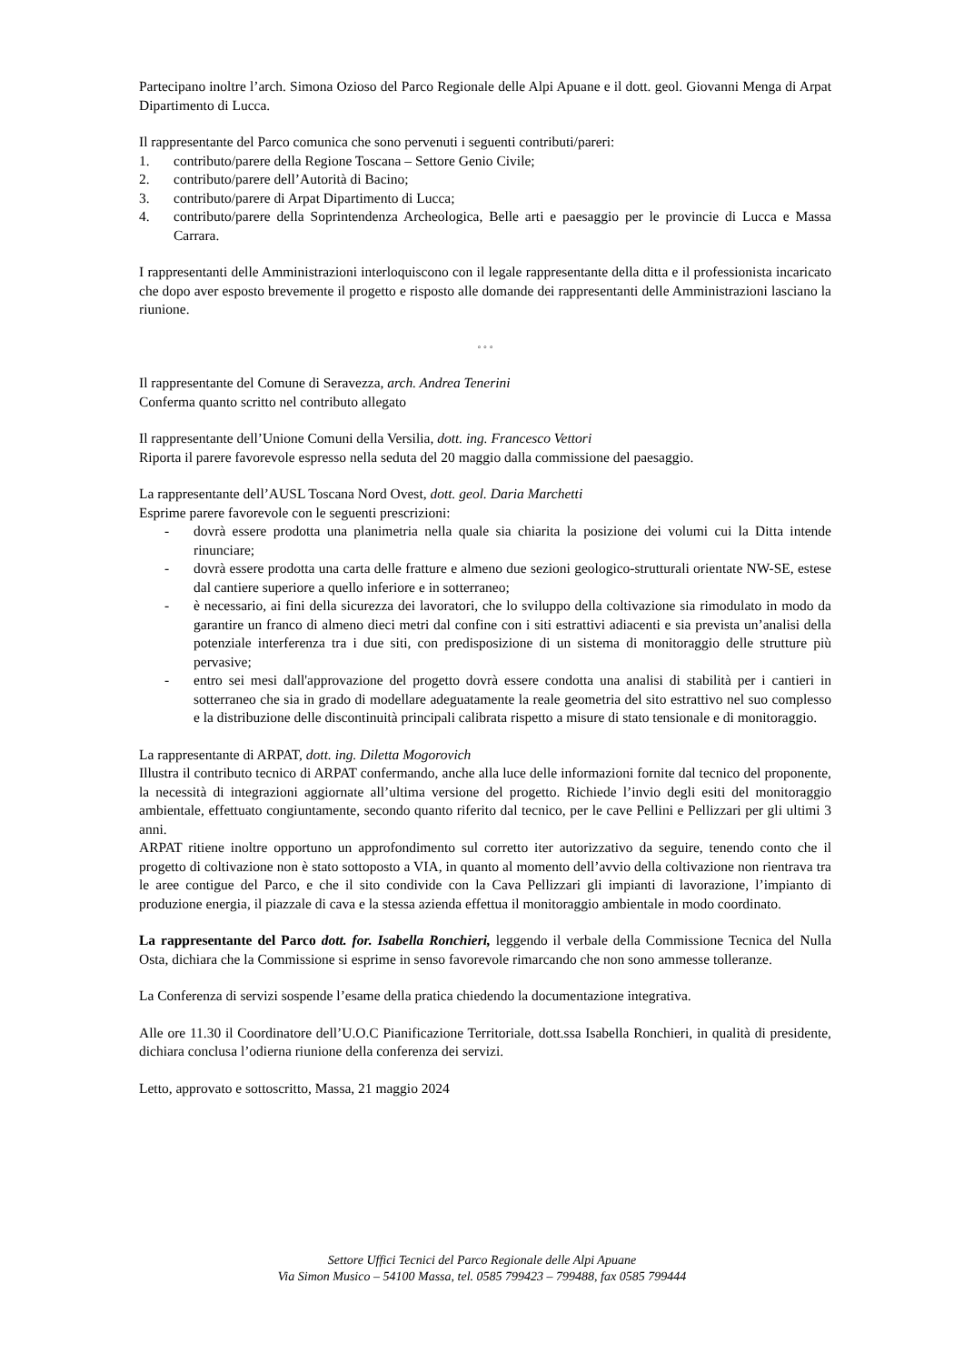Partecipano inoltre l’arch. Simona Ozioso del Parco Regionale delle Alpi Apuane e il dott. geol. Giovanni Menga di Arpat Dipartimento di Lucca.
Il rappresentante del Parco comunica che sono pervenuti i seguenti contributi/pareri:
1. contributo/parere della Regione Toscana – Settore Genio Civile;
2. contributo/parere dell’Autorità di Bacino;
3. contributo/parere di Arpat Dipartimento di Lucca;
4. contributo/parere della Soprintendenza Archeologica, Belle arti e paesaggio per le provincie di Lucca e Massa Carrara.
I rappresentanti delle Amministrazioni interloquiscono con il legale rappresentante della ditta e il professionista incaricato che dopo aver esposto brevemente il progetto e risposto alle domande dei rappresentanti delle Amministrazioni lasciano la riunione.
◦ ◦ ◦
Il rappresentante del Comune di Seravezza, arch. Andrea Tenerini
Conferma quanto scritto nel contributo allegato
Il rappresentante dell’Unione Comuni della Versilia, dott. ing. Francesco Vettori
Riporta il parere favorevole espresso nella seduta del 20 maggio dalla commissione del paesaggio.
La rappresentante dell’AUSL Toscana Nord Ovest, dott. geol. Daria Marchetti
Esprime parere favorevole con le seguenti prescrizioni:
- dovrà essere prodotta una planimetria nella quale sia chiarita la posizione dei volumi cui la Ditta intende rinunciare;
- dovrà essere prodotta una carta delle fratture e almeno due sezioni geologico-strutturali orientate NW-SE, estese dal cantiere superiore a quello inferiore e in sotterraneo;
- è necessario, ai fini della sicurezza dei lavoratori, che lo sviluppo della coltivazione sia rimodulato in modo da garantire un franco di almeno dieci metri dal confine con i siti estrattivi adiacenti e sia prevista un’analisi della potenziale interferenza tra i due siti, con predisposizione di un sistema di monitoraggio delle strutture più pervasive;
- entro sei mesi dall'approvazione del progetto dovrà essere condotta una analisi di stabilità per i cantieri in sotterraneo che sia in grado di modellare adeguatamente la reale geometria del sito estrattivo nel suo complesso e la distribuzione delle discontinuità principali calibrata rispetto a misure di stato tensionale e di monitoraggio.
La rappresentante di ARPAT, dott. ing. Diletta Mogorovich
Illustra il contributo tecnico di ARPAT confermando, anche alla luce delle informazioni fornite dal tecnico del proponente, la necessità di integrazioni aggiornate all’ultima versione del progetto. Richiede l’invio degli esiti del monitoraggio ambientale, effettuato congiuntamente, secondo quanto riferito dal tecnico, per le cave Pellini e Pellizzari per gli ultimi 3 anni.
ARPAT ritiene inoltre opportuno un approfondimento sul corretto iter autorizzativo da seguire, tenendo conto che il progetto di coltivazione non è stato sottoposto a VIA, in quanto al momento dell’avvio della coltivazione non rientrava tra le aree contigue del Parco, e che il sito condivide con la Cava Pellizzari gli impianti di lavorazione, l’impianto di produzione energia, il piazzale di cava e la stessa azienda effettua il monitoraggio ambientale in modo coordinato.
La rappresentante del Parco dott. for. Isabella Ronchieri, leggendo il verbale della Commissione Tecnica del Nulla Osta, dichiara che la Commissione si esprime in senso favorevole rimarcando che non sono ammesse tolleranze.
La Conferenza di servizi sospende l’esame della pratica chiedendo la documentazione integrativa.
Alle ore 11.30 il Coordinatore dell’U.O.C Pianificazione Territoriale, dott.ssa Isabella Ronchieri, in qualità di presidente, dichiara conclusa l’odierna riunione della conferenza dei servizi.
Letto, approvato e sottoscritto, Massa, 21 maggio 2024
Settore Uffici Tecnici del Parco Regionale delle Alpi Apuane
Via Simon Musico – 54100 Massa, tel. 0585 799423 – 799488, fax 0585 799444